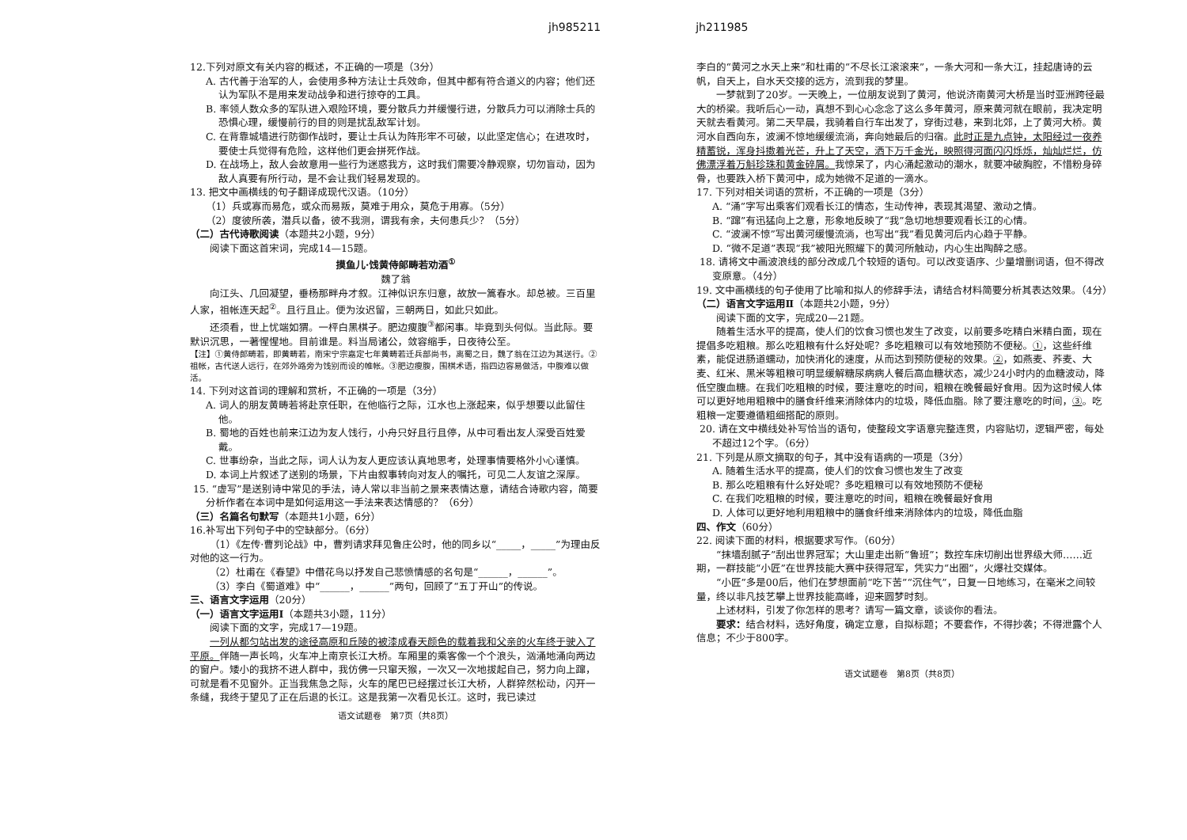jh985211 jh211985
12.下列对原文有关内容的概述，不正确的一项是（3分）
A. 古代善于治军的人，会使用多种方法让士兵效命，但其中都有符合道义的内容；他们还认为军队不是用来发动战争和进行掠夺的工具。
B. 率领人数众多的军队进入艰险环境，要分散兵力并缓慢行进，分散兵力可以消除士兵的恐惧心理，缓慢前行的目的则是扰乱敌军计划。
C. 在背靠城墙进行防御作战时，要让士兵认为阵形牢不可破，以此坚定信心；在进攻时，要使士兵觉得有危险，这样他们更会拼死作战。
D. 在战场上，敌人会故意用一些行为迷惑我方，这时我们需要冷静观察，切勿盲动，因为敌人真要有所行动，是不会让我们轻易发现的。
13. 把文中画横线的句子翻译成现代汉语。（10分）
（1）兵或寡而易危，或众而易叛，莫难于用众，莫危于用寡。（5分）
（2）度彼所袭，潜兵以备，彼不我测，谓我有余，夫何患兵少？（5分）
（二）古代诗歌阅读（本题共2小题，9分）
阅读下面这首宋词，完成14—15题。
摸鱼儿·饯黄侍郎畴若劝酒<sup>①</sup>
魏了翁
向江头、几回凝望，垂杨那畔舟才叙。江神似识东归意，故放一篙春水。却总被。三百里人家，祖帐连天起<sup>②</sup>。且行且止。便为汝迟留，三朝两日，如此只如此。
还须看，世上忧端如猬。一枰白黑棋子。肥边瘦腹<sup>③</sup>都闲事。毕竟到头何似。当此际。要默识沉思，一著惺惺地。目前谁是。料当局诸公，敛容缩手，日夜待公至。
【注】①黄侍郎畴若，即黄畴若，南宋宁宗嘉定七年黄畴若迁兵部尚书，离蜀之日，魏了翁在江边为其送行。②祖帐，古代送人远行，在郊外路旁为饯别而设的帷帐。③肥边瘦腹，围棋术语，指四边容易做活，中腹难以做活。
14. 下列对这首词的理解和赏析，不正确的一项是（3分）
A. 词人的朋友黄畴若将赴京任职，在他临行之际，江水也上涨起来，似乎想要以此留住他。
B. 蜀地的百姓也前来江边为友人饯行，小舟只好且行且停，从中可看出友人深受百姓爱戴。
C. 世事纷杂，当此之际，词人认为友人更应该认真地思考，处理事情要格外小心谨慎。
D. 本词上片叙述了送别的场景，下片由叙事转向对友人的嘱托，可见二人友谊之深厚。
15. “虚写”是送别诗中常见的手法，诗人常以非当前之景来表情达意，请结合诗歌内容，简要分析作者在本词中是如何运用这一手法来表达情感的？（6分）
（三）名篇名句默写（本题共1小题，6分）
16.补写出下列句子中的空缺部分。（6分）
（1）《左传·曹刿论战》中，曹刿请求拜见鲁庄公时，他的同乡以“_____，_____”为理由反对他的这一行为。
（2）杜甫在《春望》中借花鸟以抒发自己悲愤情感的名句是“______，______”。
（3）李白《蜀道难》中“______，______”两句，回顾了“五丁开山”的传说。
三、语言文字运用（20分）
（一）语言文字运用Ⅰ（本题共3小题，11分）
阅读下面的文字，完成17—19题。
一列从都匀站出发的途径高原和丘陵的被漆成春天颜色的载着我和父亲的火车终于驶入了平原。伴随一声长鸣，火车冲上南京长江大桥。车厢里的乘客像一个个浪头，汹涌地涌向两边的窗户。矮小的我挤不进人群中，我仿佛一只窜天猴，一次又一次地拔起自己，努力向上蹿，可就是看不见窗外。正当我焦急之际，火车的尾巴已经摆过长江大桥，人群猝然松动，闪开一条缝，我终于望见了正在后退的长江。这是我第一次看见长江。这时，我已读过
语文试题卷　第7页（共8页）
李白的“黄河之水天上来”和杜甫的“不尽长江滚滚来”，一条大河和一条大江，挂起唐诗的云帆，自天上，自水天交接的远方，流到我的梦里。
一梦就到了20岁。一天晚上，一位朋友说到了黄河，他说济南黄河大桥是当时亚洲跨径最大的桥梁。我听后心一动，真想不到心心念念了这么多年黄河，原来黄河就在眼前，我决定明天就去看黄河。第二天早晨，我骑着自行车出发了，穿街过巷，来到北郊，上了黄河大桥。黄河水自西向东，波澜不惊地缓缓流淌，奔向她最后的归宿。此时正是九点钟，太阳经过一夜养精蓄锐，浑身抖擞着光芒，升上了天空，洒下万千金光，映照得河面闪闪烁烁，灿灿烂烂，仿佛漂浮着万斛珍珠和黄金碎屑。我惊呆了，内心涌起激动的潮水，就要冲破胸腔，不惜粉身碎骨，也要跌入桥下黄河中，成为她微不足道的一滴水。
17. 下列对相关词语的赏析，不正确的一项是（3分）
A. “涌”字写出乘客们观看长江的情态，生动传神，表现其渴望、激动之情。
B. “蹿”有迅猛向上之意，形象地反映了“我”急切地想要观看长江的心情。
C. “波澜不惊”写出黄河缓慢流淌，也写出“我”看见黄河后内心趋于平静。
D. “微不足道”表现“我”被阳光照耀下的黄河所触动，内心生出陶醉之感。
18. 请将文中画波浪线的部分改成几个较短的语句。可以改变语序、少量增删词语，但不得改变原意。（4分）
19. 文中画横线的句子使用了比喻和拟人的修辞手法，请结合材料简要分析其表达效果。（4分）
（二）语言文字运用Ⅱ（本题共2小题，9分）
阅读下面的文字，完成20—21题。
随着生活水平的提高，使人们的饮食习惯也发生了改变，以前要多吃精白米精白面，现在提倡多吃粗粮。那么吃粗粮有什么好处呢？多吃粗粮可以有效地预防不便秘。①，这些纤维素，能促进肠道蠕动，加快消化的速度，从而达到预防便秘的效果。②，如燕麦、荞麦、大麦、红米、黑米等粗粮可明显缓解糖尿病病人餐后高血糖状态，减少24小时内的血糖波动，降低空腹血糖。在我们吃粗粮的时候，要注意吃的时间，粗粮在晚餐最好食用。因为这时候人体可以更好地用粗粮中的膳食纤维来消除体内的垃圾，降低血脂。除了要注意吃的时间，③。吃粗粮一定要遵循粗细搭配的原则。
20. 请在文中横线处补写恰当的语句，使整段文字语意完整连贯，内容贴切，逻辑严密，每处不超过12个字。（6分）
21. 下列是从原文摘取的句子，其中没有语病的一项是（3分）
A. 随着生活水平的提高，使人们的饮食习惯也发生了改变
B. 那么吃粗粮有什么好处呢？多吃粗粮可以有效地预防不便秘
C. 在我们吃粗粮的时候，要注意吃的时间，粗粮在晚餐最好食用
D. 人体可以更好地利用粗粮中的膳食纤维来消除体内的垃圾，降低血脂
四、作文（60分）
22. 阅读下面的材料，根据要求写作。（60分）
“抹墙刮腻子”刮出世界冠军；大山里走出新“鲁班”；数控车床切削出世界级大师……近期，一群技能“小匠”在世界技能大赛中获得冠军，凭实力“出圈”，火爆社交媒体。
“小匠”多是00后，他们在梦想面前“吃下苦”“沉住气”，日复一日地练习，在毫米之间较量，终以非凡技艺攀上世界技能高峰，迎来圆梦时刻。
上述材料，引发了你怎样的思考？请写一篇文章，谈谈你的看法。
要求：结合材料，选好角度，确定立意，自拟标题；不要套作，不得抄袭；不得泄露个人信息；不少于800字。
语文试题卷　第8页（共8页）